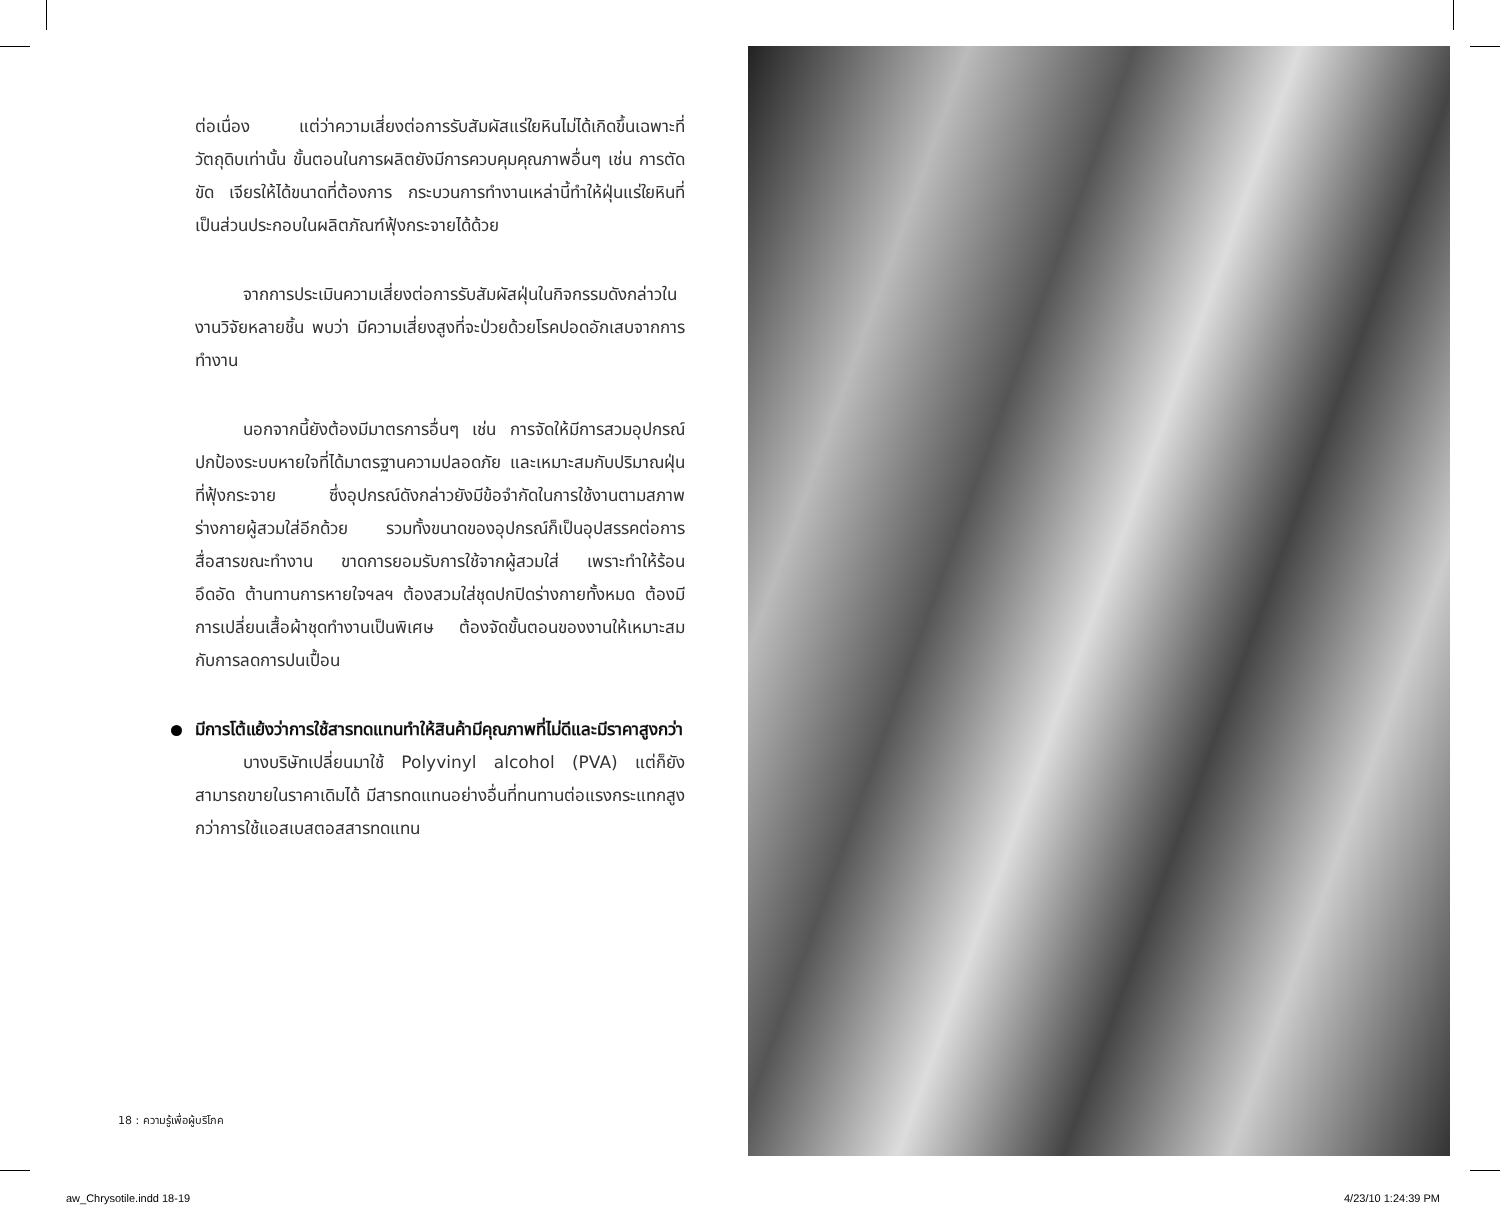ต่อเนื่อง แต่ว่าความเสี่ยงต่อการรับสัมผัสแร่ใยหินไม่ได้เกิดขึ้นเฉพาะที่วัตถุดิบเท่านั้น ขั้นตอนในการผลิตยังมีการควบคุมคุณภาพอื่นๆ เช่น การตัด ขัด เจียรให้ได้ขนาดที่ต้องการ กระบวนการทำงานเหล่านี้ทำให้ฝุ่นแร่ใยหินที่เป็นส่วนประกอบในผลิตภัณฑ์ฟุ้งกระจายได้ด้วย
จากการประเมินความเสี่ยงต่อการรับสัมผัสฝุ่นในกิจกรรมดังกล่าวในงานวิจัยหลายชิ้น พบว่า มีความเสี่ยงสูงที่จะป่วยด้วยโรคปอดอักเสบจากการทำงาน
นอกจากนี้ยังต้องมีมาตรการอื่นๆ เช่น การจัดให้มีการสวมอุปกรณ์ปกป้องระบบหายใจที่ได้มาตรฐานความปลอดภัย และเหมาะสมกับปริมาณฝุ่นที่ฟุ้งกระจาย ซึ่งอุปกรณ์ดังกล่าวยังมีข้อจำกัดในการใช้งานตามสภาพร่างกายผู้สวมใส่อีกด้วย รวมทั้งขนาดของอุปกรณ์ก็เป็นอุปสรรคต่อการสื่อสารขณะทำงาน ขาดการยอมรับการใช้จากผู้สวมใส่ เพราะทำให้ร้อน อึดอัด ต้านทานการหายใจฯลฯ ต้องสวมใส่ชุดปกปิดร่างกายทั้งหมด ต้องมีการเปลี่ยนเสื้อผ้าชุดทำงานเป็นพิเศษ ต้องจัดขั้นตอนของงานให้เหมาะสมกับการลดการปนเปื้อน
มีการโต้แย้งว่าการใช้สารทดแทนทำให้สินค้ามีคุณภาพที่ไม่ดีและมีราคาสูงกว่า
บางบริษัทเปลี่ยนมาใช้ Polyvinyl alcohol (PVA) แต่ก็ยังสามารถขายในราคาเดิมได้ มีสารทดแทนอย่างอื่นที่ทนทานต่อแรงกระแทกสูงกว่าการใช้แอสเบสตอสสารทดแทน
18 : ความรู้เพื่อผู้บริโภค
aw_Chrysotile.indd 18-19 4/23/10 1:24:39 PM